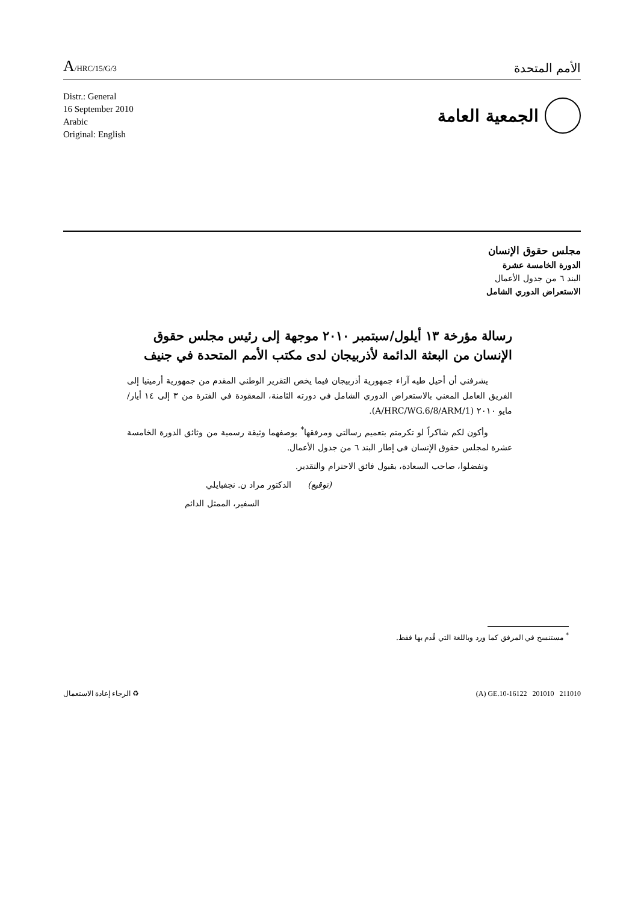A/HRC/15/G/3
الأمم المتحدة
Distr.: General
16 September 2010
Arabic
Original: English
الجمعية العامة
مجلس حقوق الإنسان
الدورة الخامسة عشرة
البند ٦ من جدول الأعمال
الاستعراض الدوري الشامل
رسالة مؤرخة ١٣ أيلول/سبتمبر ٢٠١٠ موجهة إلى رئيس مجلس حقوق الإنسان من البعثة الدائمة لأذربيجان لدى مكتب الأمم المتحدة في جنيف
يشرفني أن أحيل طيه آراء جمهورية أذربيجان فيما يخص التقرير الوطني المقدم من جمهورية أرمينيا إلى الفريق العامل المعني بالاستعراض الدوري الشامل في دورته الثامنة، المعقودة في الفترة من ٣ إلى ١٤ أيار/مايو ٢٠١٠ (A/HRC/WG.6/8/ARM/1).
وأكون لكم شاكراً لو تكرمتم بتعميم رسالتي ومرفقها<sup>*</sup> بوصفهما وثيقة رسمية من وثائق الدورة الخامسة عشرة لمجلس حقوق الإنسان في إطار البند ٦ من جدول الأعمال.
وتفضلوا، صاحب السعادة، بقبول فائق الاحترام والتقدير.
(توقيع) الدكتور مراد ن. نجفبايلي
السفير، الممثل الدائم
<sup>*</sup> مستنسخ في المرفق كما ورد وباللغة التي قُدم بها فقط.
♻ الرجاء إعادة الاستعمال (A) GE.10-16122 201010 211010